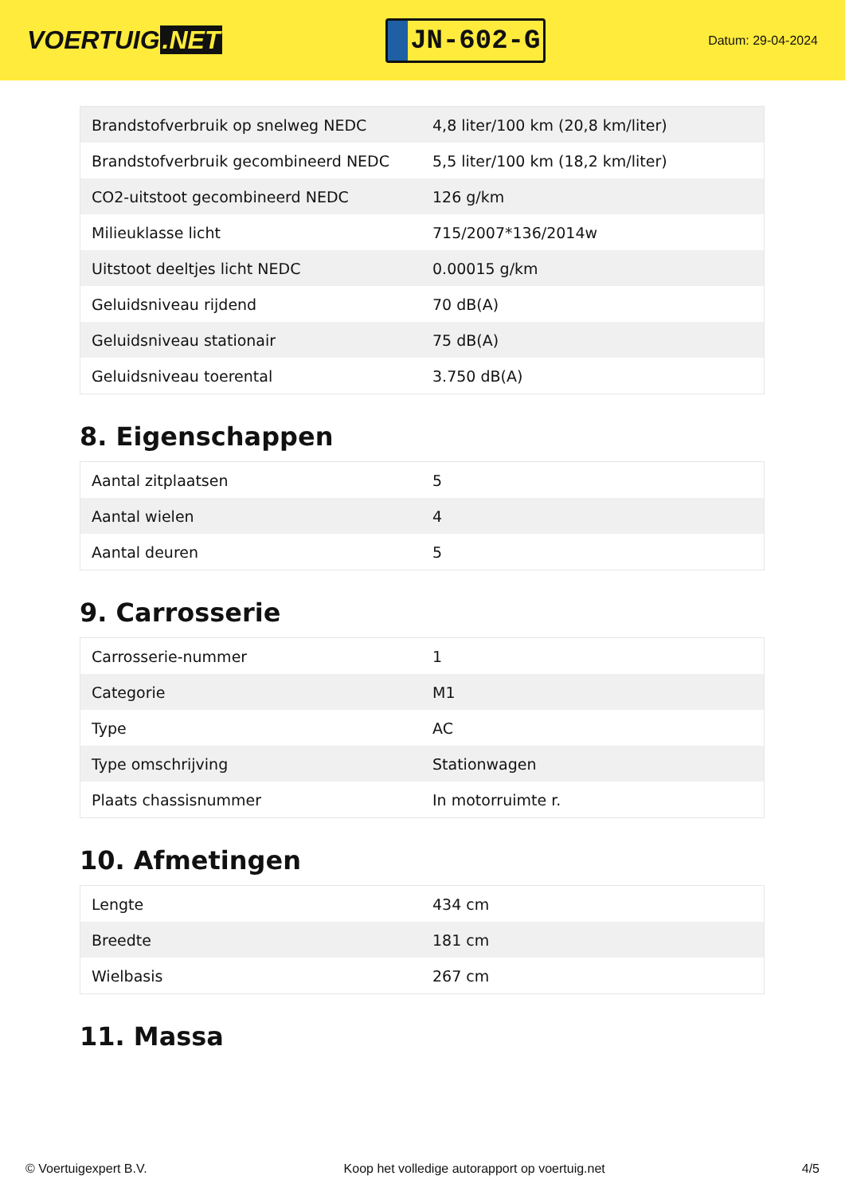VOERTUIG.NET
JN-602-G
Datum: 29-04-2024
| Brandstofverbruik op snelweg NEDC | 4,8 liter/100 km (20,8 km/liter) |
| Brandstofverbruik gecombineerd NEDC | 5,5 liter/100 km (18,2 km/liter) |
| CO2-uitstoot gecombineerd NEDC | 126 g/km |
| Milieuklasse licht | 715/2007*136/2014w |
| Uitstoot deeltjes licht NEDC | 0.00015 g/km |
| Geluidsniveau rijdend | 70 dB(A) |
| Geluidsniveau stationair | 75 dB(A) |
| Geluidsniveau toerental | 3.750 dB(A) |
8. Eigenschappen
| Aantal zitplaatsen | 5 |
| Aantal wielen | 4 |
| Aantal deuren | 5 |
9. Carrosserie
| Carrosserie-nummer | 1 |
| Categorie | M1 |
| Type | AC |
| Type omschrijving | Stationwagen |
| Plaats chassisnummer | In motorruimte r. |
10. Afmetingen
| Lengte | 434 cm |
| Breedte | 181 cm |
| Wielbasis | 267 cm |
11. Massa
© Voertuigexpert B.V. Koop het volledige autorapport op voertuig.net 4/5